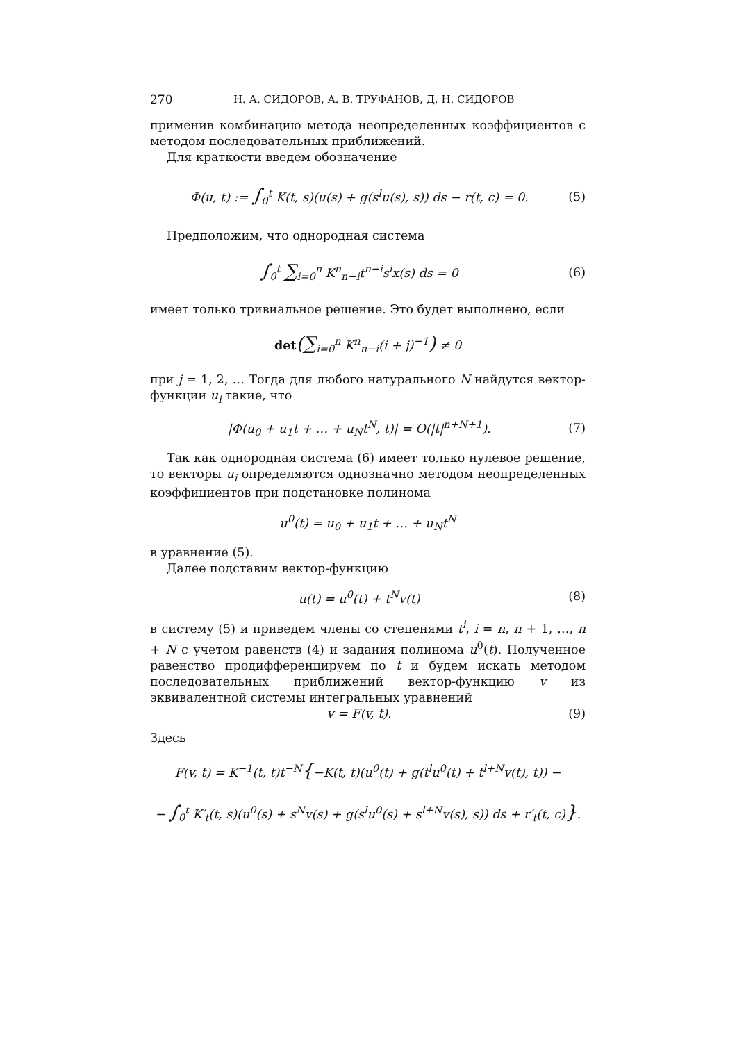270 Н. А. СИДОРОВ, А. В. ТРУФАНОВ, Д. Н. СИДОРОВ
применив комбинацию метода неопределенных коэффициентов с методом последовательных приближений.
Для краткости введем обозначение
Φ(u, t) := ∫<sub>0</sub><sup>t</sup> K(t, s)(u(s) + g(s<sup>l</sup>u(s), s)) ds − r(t, c) = 0. (5)
Предположим, что однородная система
∫<sub>0</sub><sup>t</sup> ∑<sub>i=0</sub><sup>n</sup> K<sup>n</sup><sub>n−i</sub>t<sup>n−i</sup>s<sup>i</sup>x(s) ds = 0 (6)
имеет только тривиальное решение. Это будет выполнено, если
det(∑<sub>i=0</sub><sup>n</sup> K<sup>n</sup><sub>n−i</sub>(i + j)<sup>−1</sup>) ≠ 0
при j = 1, 2, … Тогда для любого натурального N найдутся вектор-функции u<sub>i</sub> такие, что
|Φ(u<sub>0</sub> + u<sub>1</sub>t + … + u<sub>N</sub>t<sup>N</sup>, t)| = O(|t|<sup>n+N+1</sup>). (7)
Так как однородная система (6) имеет только нулевое решение, то векторы u<sub>i</sub> определяются однозначно методом неопределенных коэффициентов при подстановке полинома
u<sup>0</sup>(t) = u<sub>0</sub> + u<sub>1</sub>t + … + u<sub>N</sub>t<sup>N</sup>
в уравнение (5).
Далее подставим вектор-функцию
u(t) = u<sup>0</sup>(t) + t<sup>N</sup>v(t) (8)
в систему (5) и приведем члены со степенями t<sup>i</sup>, i = n, n + 1, …, n + N с учетом равенств (4) и задания полинома u<sup>0</sup>(t). Полученное равенство продифференцируем по t и будем искать методом последовательных приближений вектор-функцию v из эквивалентной системы интегральных уравнений
v = F(v, t). (9)
Здесь
F(v, t) = K<sup>−1</sup>(t, t)t<sup>−N</sup>{−K(t, t)(u<sup>0</sup>(t) + g(t<sup>l</sup>u<sup>0</sup>(t) + t<sup>l+N</sup>v(t), t)) −
− ∫<sub>0</sub><sup>t</sup> K′<sub>t</sub>(t, s)(u<sup>0</sup>(s) + s<sup>N</sup>v(s) + g(s<sup>l</sup>u<sup>0</sup>(s) + s<sup>l+N</sup>v(s), s)) ds + r′<sub>t</sub>(t, c)}.